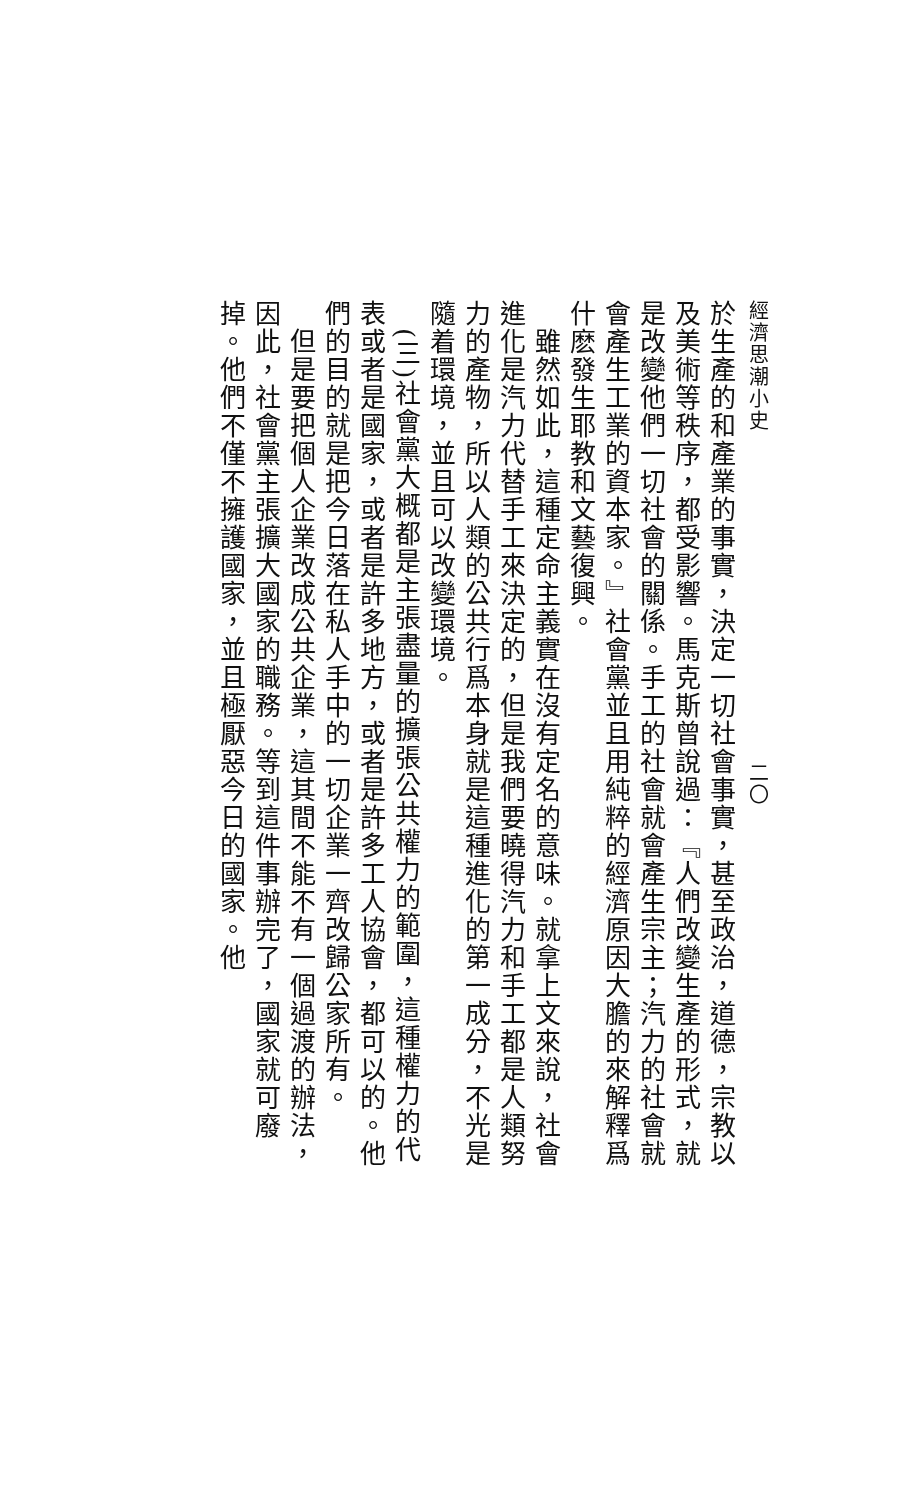經濟思潮小史　　　　　　　　　　　　　　　二〇
於生產的和產業的事實，決定一切社會事實，甚至政治，道德，宗教以及美術等秩序，都受影響。馬克斯曾說過：『人們改變生產的形式，就是改變他們一切社會的關係。手工的社會就會產生宗主；汽力的社會就會產生工業的資本家。』社會黨並且用純粹的經濟原因大膽的來解釋爲什麽發生耶教和文藝復興。
　雖然如此，這種定命主義實在沒有定名的意味。就拿上文來說，社會進化是汽力代替手工來決定的，但是我們要曉得汽力和手工都是人類努力的產物，所以人類的公共行爲本身就是這種進化的第一成分，不光是隨着環境，並且可以改變環境。
　(三)社會黨大概都是主張盡量的擴張公共權力的範圍，這種權力的代表或者是國家，或者是許多地方，或者是許多工人協會，都可以的。他們的目的就是把今日落在私人手中的一切企業一齊改歸公家所有。
　但是要把個人企業改成公共企業，這其間不能不有一個過渡的辦法，因此，社會黨主張擴大國家的職務。等到這件事辦完了，國家就可廢掉。他們不僅不擁護國家，並且極厭惡今日的國家。他